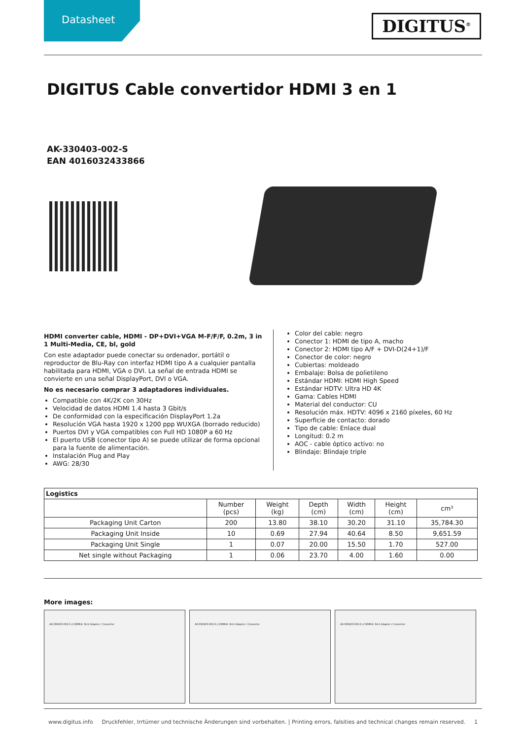Datasheet
DIGITUS<sup>®</sup>
DIGITUS Cable convertidor HDMI 3 en 1
AK-330403-002-S
EAN 4016032433866
HDMI converter cable, HDMI - DP+DVI+VGA M-F/F/F, 0.2m, 3 in 1 Multi-Media, CE, bl, gold
Con este adaptador puede conectar su ordenador, portátil o reproductor de Blu-Ray con interfaz HDMI tipo A a cualquier pantalla habilitada para HDMI, VGA o DVI. La señal de entrada HDMI se convierte en una señal DisplayPort, DVI o VGA.
No es necesario comprar 3 adaptadores individuales.
Compatible con 4K/2K con 30Hz
Velocidad de datos HDMI 1.4 hasta 3 Gbit/s
De conformidad con la especificación DisplayPort 1.2a
Resolución VGA hasta 1920 x 1200 ppp WUXGA (borrado reducido)
Puertos DVI y VGA compatibles con Full HD 1080P a 60 Hz
El puerto USB (conector tipo A) se puede utilizar de forma opcional para la fuente de alimentación.
Instalación Plug and Play
AWG: 28/30
Color del cable: negro
Conector 1: HDMI de tipo A, macho
Conector 2: HDMI tipo A/F + DVI-D(24+1)/F
Conector de color: negro
Cubiertas: moldeado
Embalaje: Bolsa de polietileno
Estándar HDMI: HDMI High Speed
Estándar HDTV: Ultra HD 4K
Gama: Cables HDMI
Material del conductor: CU
Resolución máx. HDTV: 4096 x 2160 píxeles, 60 Hz
Superficie de contacto: dorado
Tipo de cable: Enlace dual
Longitud: 0.2 m
AOC - cable óptico activo: no
Blindaje: Blindaje triple
| Logistics | | | | | | |
| --- | --- | --- | --- | --- | --- | --- |
| | Number (pcs) | Weight (kg) | Depth (cm) | Width (cm) | Height (cm) | cm³ |
| Packaging Unit Carton | 200 | 13.80 | 38.10 | 30.20 | 31.10 | 35,784.30 |
| Packaging Unit Inside | 10 | 0.69 | 27.94 | 40.64 | 8.50 | 9,651.59 |
| Packaging Unit Single | 1 | 0.07 | 20.00 | 15.50 | 1.70 | 527.00 |
| Net single without Packaging | 1 | 0.06 | 23.70 | 4.00 | 1.60 | 0.00 |
More images:
AK-330403-002-S // HDMI® 3in1 Adapter / Converter AK-330403-002-S // HDMI® 3in1 Adapter / Converter AK-330403-002-S // HDMI® 3in1 Adapter / Converter
www.digitus.info Druckfehler, Irrtümer und technische Änderungen sind vorbehalten. | Printing errors, falsities and technical changes remain reserved. 1